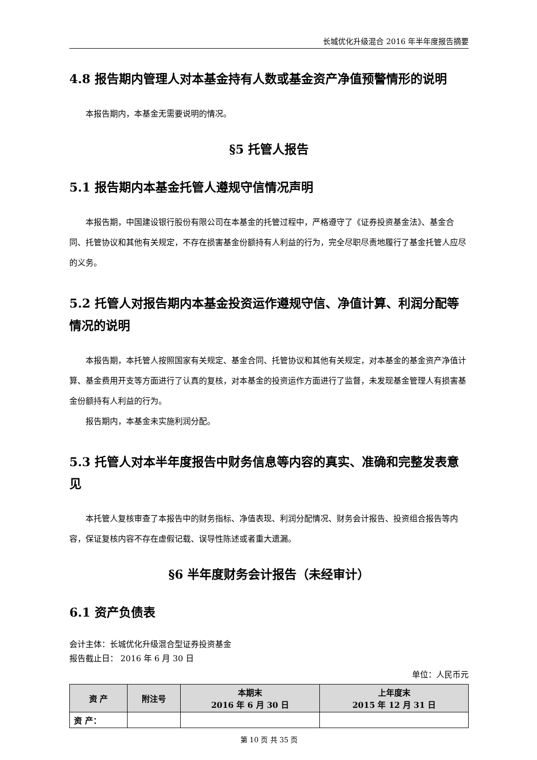长城优化升级混合 2016 年半年度报告摘要
4.8 报告期内管理人对本基金持有人数或基金资产净值预警情形的说明
本报告期内，本基金无需要说明的情况。
§5 托管人报告
5.1 报告期内本基金托管人遵规守信情况声明
本报告期，中国建设银行股份有限公司在本基金的托管过程中，严格遵守了《证券投资基金法》、基金合同、托管协议和其他有关规定，不存在损害基金份额持有人利益的行为，完全尽职尽责地履行了基金托管人应尽的义务。
5.2 托管人对报告期内本基金投资运作遵规守信、净值计算、利润分配等情况的说明
本报告期，本托管人按照国家有关规定、基金合同、托管协议和其他有关规定，对本基金的基金资产净值计算、基金费用开支等方面进行了认真的复核，对本基金的投资运作方面进行了监督，未发现基金管理人有损害基金份额持有人利益的行为。
报告期内，本基金未实施利润分配。
5.3 托管人对本半年度报告中财务信息等内容的真实、准确和完整发表意见
本托管人复核审查了本报告中的财务指标、净值表现、利润分配情况、财务会计报告、投资组合报告等内容，保证复核内容不存在虚假记载、误导性陈述或者重大遗漏。
§6 半年度财务会计报告（未经审计）
6.1 资产负债表
会计主体：长城优化升级混合型证券投资基金
报告截止日： 2016 年 6 月 30 日
单位：人民币元
| 资 产 | 附注号 | 本期末 2016 年 6 月 30 日 | 上年度末 2015 年 12 月 31 日 |
| --- | --- | --- | --- |
| 资 产： | | | |
第 10 页 共 35 页